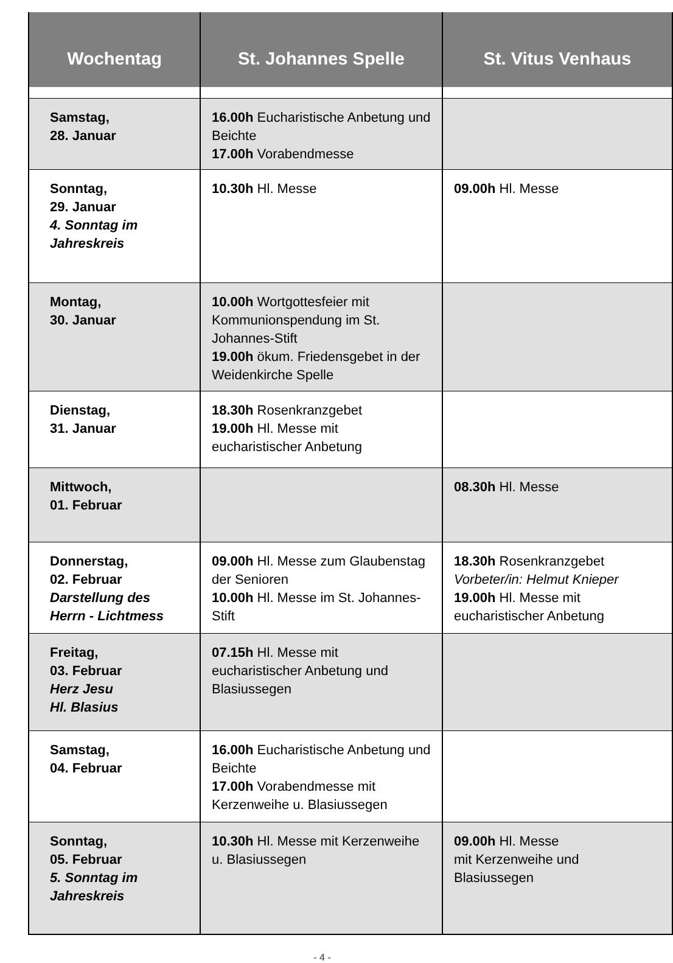| Wochentag | St. Johannes Spelle | St. Vitus Venhaus |
| --- | --- | --- |
| Samstag, 28. Januar | 16.00h Eucharistische Anbetung und Beichte 17.00h Vorabendmesse | |
| Sonntag, 29. Januar 4. Sonntag im Jahreskreis | 10.30h Hl. Messe | 09.00h Hl. Messe |
| Montag, 30. Januar | 10.00h Wortgottesfeier mit Kommunionspendung im St. Johannes-Stift 19.00h ökum. Friedensgebet in der Weidenkirche Spelle | |
| Dienstag, 31. Januar | 18.30h Rosenkranzgebet 19.00h Hl. Messe mit eucharistischer Anbetung | |
| Mittwoch, 01. Februar | | 08.30h Hl. Messe |
| Donnerstag, 02. Februar Darstellung des Herrn - Lichtmess | 09.00h Hl. Messe zum Glaubenstag der Senioren 10.00h Hl. Messe im St. Johannes-Stift | 18.30h Rosenkranzgebet Vorbeter/in: Helmut Knieper 19.00h Hl. Messe mit eucharistischer Anbetung |
| Freitag, 03. Februar Herz Jesu Hl. Blasius | 07.15h Hl. Messe mit eucharistischer Anbetung und Blasiussegen | |
| Samstag, 04. Februar | 16.00h Eucharistische Anbetung und Beichte 17.00h Vorabendmesse mit Kerzenweihe u. Blasiussegen | |
| Sonntag, 05. Februar 5. Sonntag im Jahreskreis | 10.30h Hl. Messe mit Kerzenweihe u. Blasiussegen | 09.00h Hl. Messe mit Kerzenweihe und Blasiussegen |
- 4 -